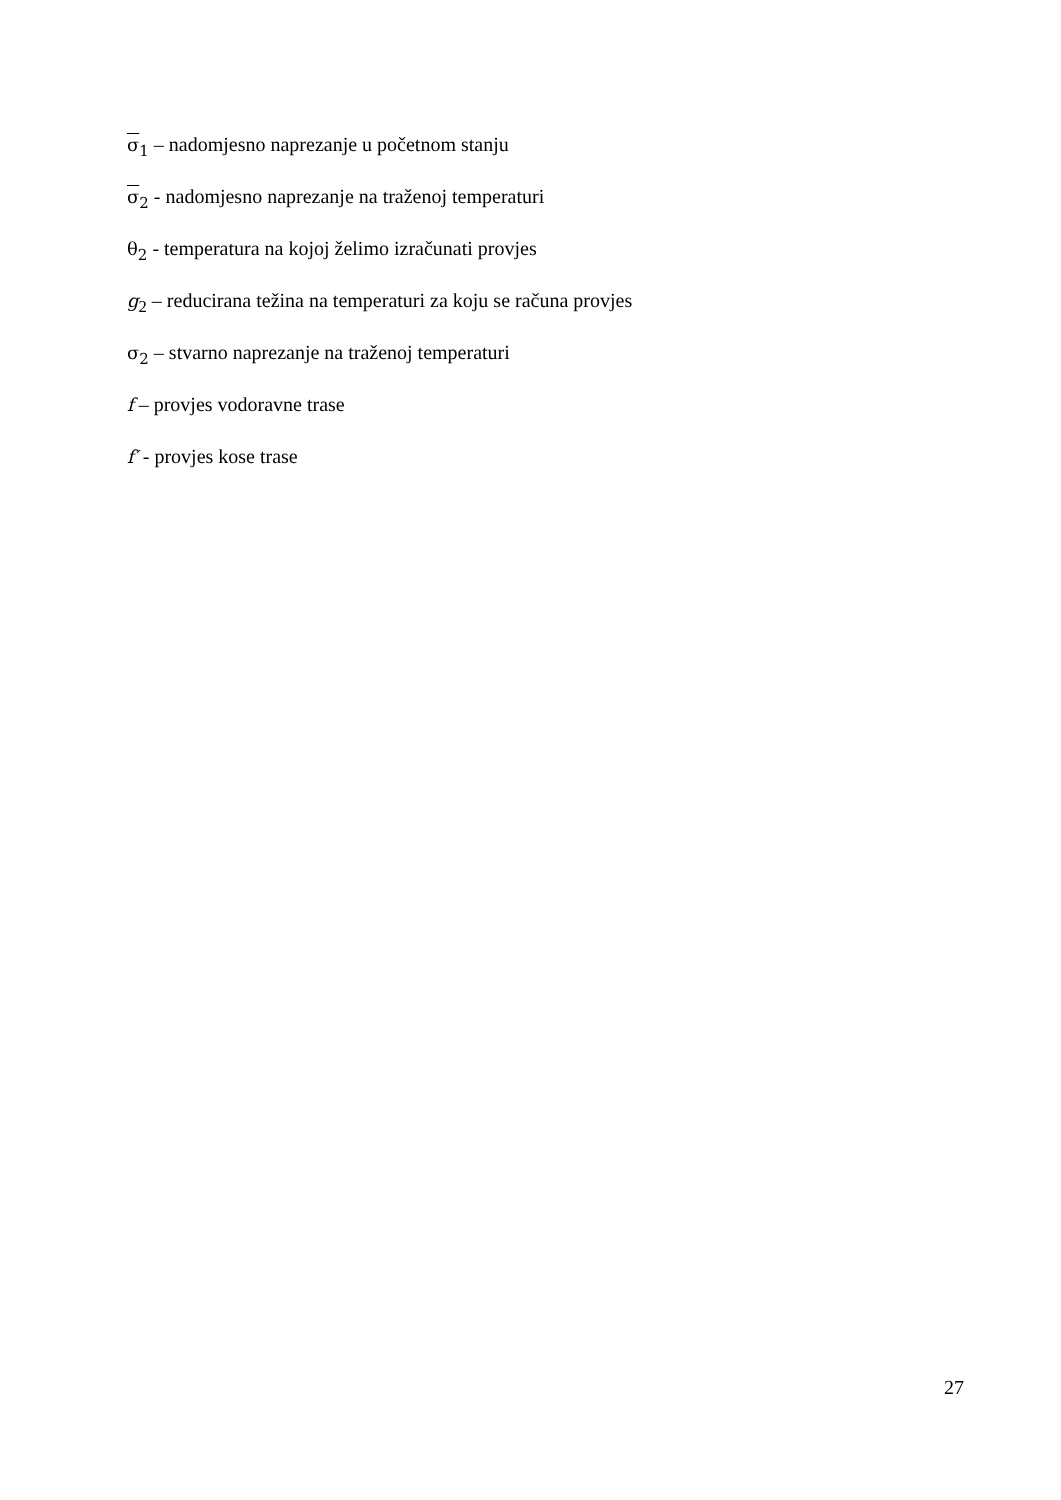σ<sub>1</sub> – nadomjesno naprezanje u početnom stanju
σ<sub>2</sub> - nadomjesno naprezanje na traženoj temperaturi
θ<sub>2</sub> - temperatura na kojoj želimo izračunati provjes
g<sub>2</sub> – reducirana težina na temperaturi za koju se računa provjes
σ<sub>2</sub> – stvarno naprezanje na traženoj temperaturi
f – provjes vodoravne trase
f′ - provjes kose trase
27